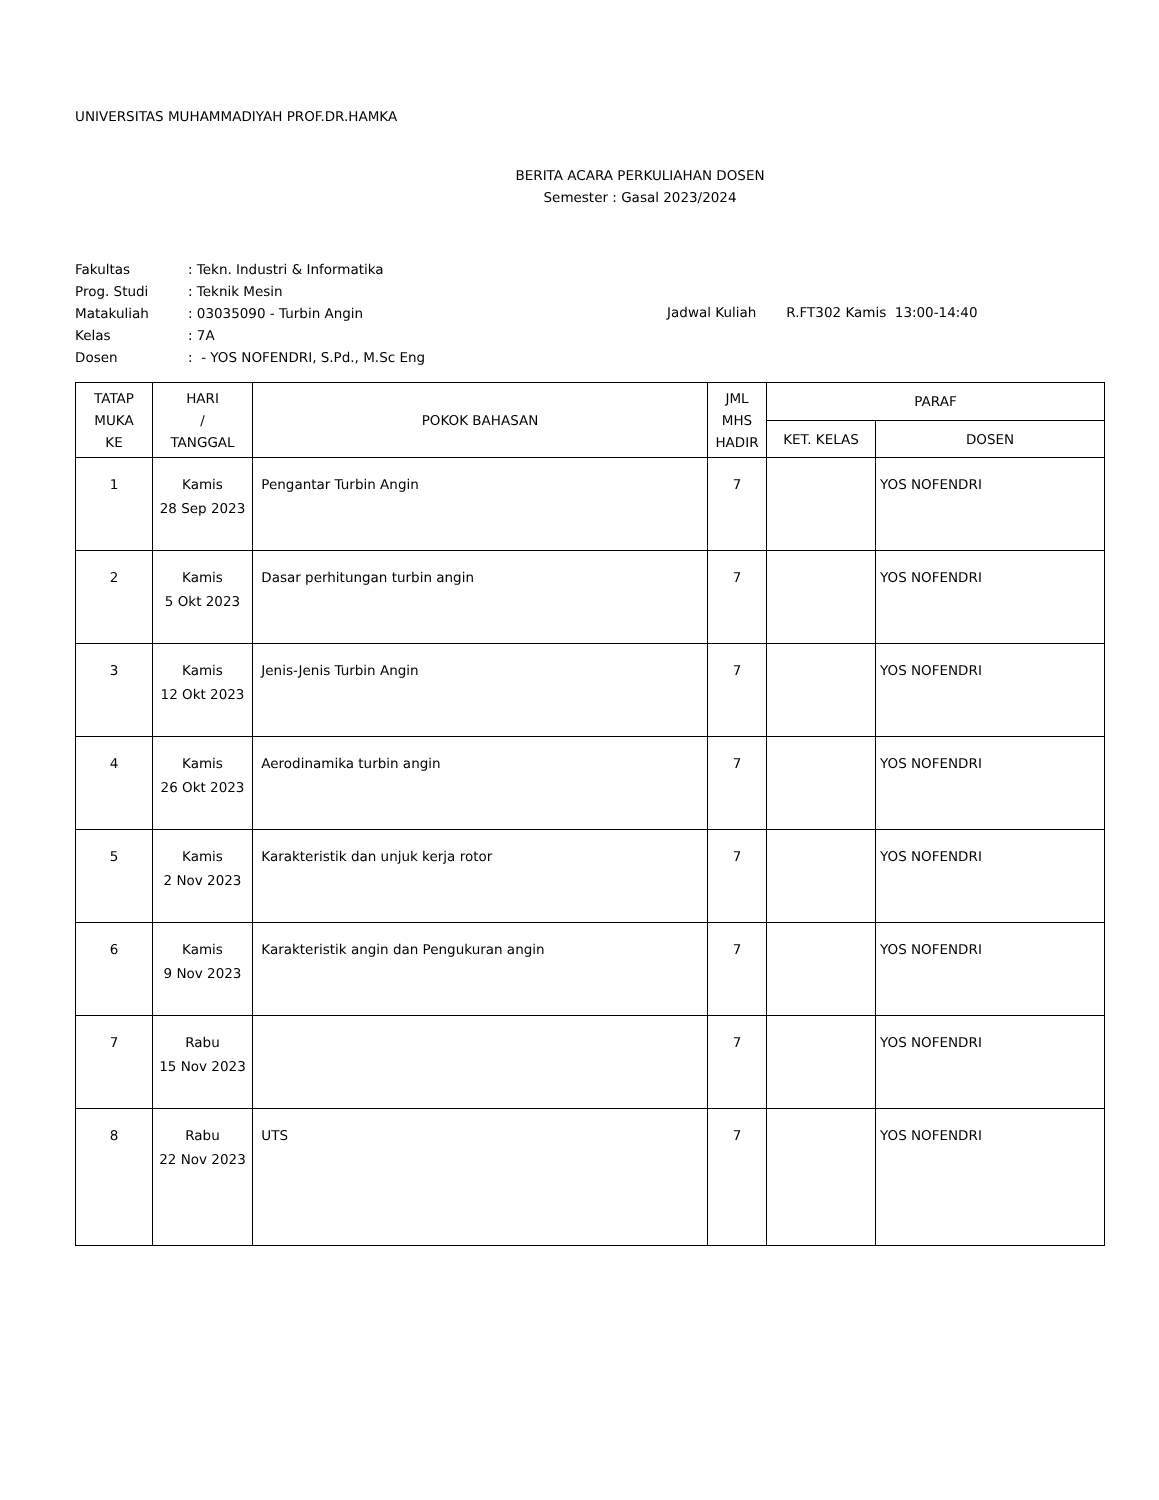UNIVERSITAS MUHAMMADIYAH PROF.DR.HAMKA
BERITA ACARA PERKULIAHAN DOSEN
Semester : Gasal 2023/2024
| Fakultas | : Tekn. Industri & Informatika |
| Prog. Studi | : Teknik Mesin |
| Matakuliah | : 03035090 - Turbin Angin |
| Kelas | : 7A |
| Dosen | : - YOS NOFENDRI, S.Pd., M.Sc Eng |
Jadwal Kuliah R.FT302 Kamis 13:00-14:40
| TATAP MUKA KE | HARI / TANGGAL | POKOK BAHASAN | JML MHS HADIR | PARAF | |
| --- | --- | --- | --- | --- | --- |
| | | | | KET. KELAS | DOSEN |
| 1 | Kamis 28 Sep 2023 | Pengantar Turbin Angin | 7 | | YOS NOFENDRI |
| 2 | Kamis 5 Okt 2023 | Dasar perhitungan turbin angin | 7 | | YOS NOFENDRI |
| 3 | Kamis 12 Okt 2023 | Jenis-Jenis Turbin Angin | 7 | | YOS NOFENDRI |
| 4 | Kamis 26 Okt 2023 | Aerodinamika turbin angin | 7 | | YOS NOFENDRI |
| 5 | Kamis 2 Nov 2023 | Karakteristik dan unjuk kerja rotor | 7 | | YOS NOFENDRI |
| 6 | Kamis 9 Nov 2023 | Karakteristik angin dan Pengukuran angin | 7 | | YOS NOFENDRI |
| 7 | Rabu 15 Nov 2023 | | 7 | | YOS NOFENDRI |
| 8 | Rabu 22 Nov 2023 | UTS | 7 | | YOS NOFENDRI |